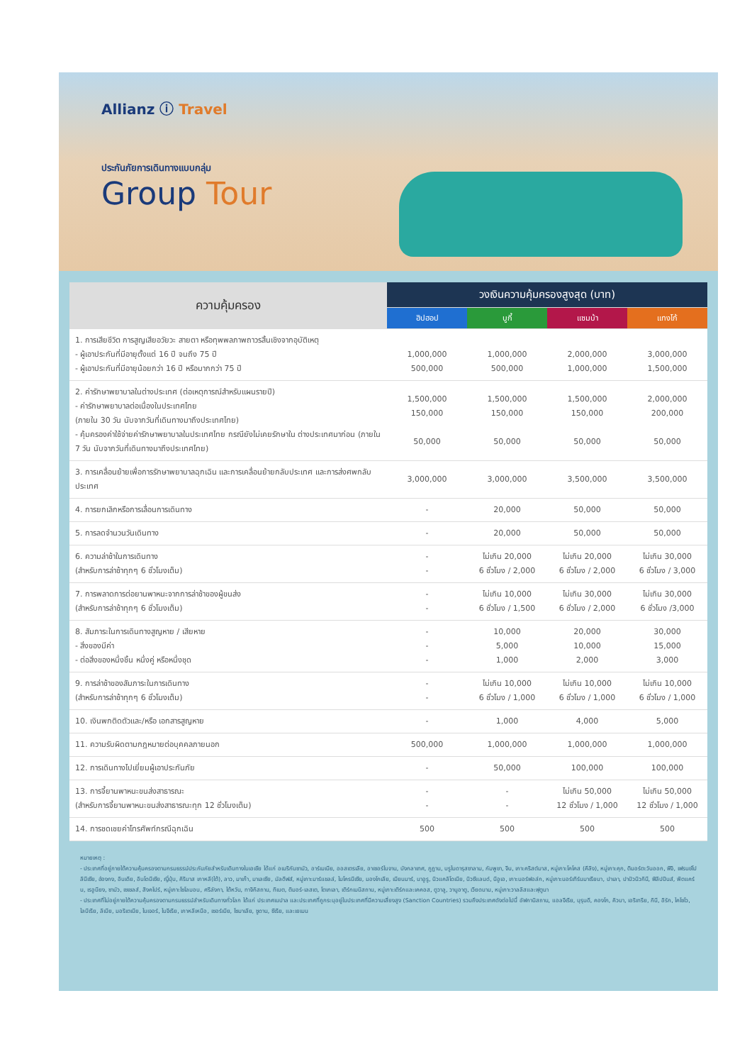Allianz ⓘ Travel
ประกันภัยการเดินทางแบบกลุ่ม
Group Tour
| ความคุ้มครอง | วงเงินความคุ้มครองสูงสุด (บาท) | | | |
| --- | --- | --- | --- | --- |
| | ฮิปฮอป | บูกี้ | แซมบ้า | แทงโก้ |
| 1. การเสียชีวิต การสูญเสียอวัยวะ สายตา หรือทุพพลภาพถาวรสิ้นเชิงจากอุบัติเหตุ - ผู้เอาประกันที่มีอายุตั้งแต่ 16 ปี จนถึง 75 ปี - ผู้เอาประกันที่มีอายุน้อยกว่า 16 ปี หรือมากกว่า 75 ปี | 1,000,000 500,000 | 1,000,000 500,000 | 2,000,000 1,000,000 | 3,000,000 1,500,000 |
| 2. ค่ารักษาพยาบาลในต่างประเทศ (ต่อเหตุการณ์สำหรับแผนรายปี) - ค่ารักษาพยาบาลต่อเนื่องในประเทศไทย (ภายใน 30 วัน นับจากวันที่เดินทางมาถึงประเทศไทย) - คุ้มครองค่าใช้จ่ายค่ารักษาพยาบาลในประเทศไทย กรณียังไม่เคยรักษาใน ต่างประเทศมาก่อน (ภายใน 7 วัน นับจากวันที่เดินทางมาถึงประเทศไทย) | 1,500,000 150,000 50,000 | 1,500,000 150,000 50,000 | 1,500,000 150,000 50,000 | 2,000,000 200,000 50,000 |
| 3. การเคลื่อนย้ายเพื่อการรักษาพยาบาลฉุกเฉิน และการเคลื่อนย้ายกลับประเทศ และการส่งศพกลับประเทศ | 3,000,000 | 3,000,000 | 3,500,000 | 3,500,000 |
| 4. การยกเลิกหรือการเลื่อนการเดินทาง | - | 20,000 | 50,000 | 50,000 |
| 5. การลดจำนวนวันเดินทาง | - | 20,000 | 50,000 | 50,000 |
| 6. ความล่าช้าในการเดินทาง (สำหรับการล่าช้าทุกๆ 6 ชั่วโมงเต็ม) | - - | ไม่เกิน 20,000 6 ชั่วโมง / 2,000 | ไม่เกิน 20,000 6 ชั่วโมง / 2,000 | ไม่เกิน 30,000 6 ชั่วโมง / 3,000 |
| 7. การพลาดการต่อยานพาหนะจากการล่าช้าของผู้ขนส่ง (สำหรับการล่าช้าทุกๆ 6 ชั่วโมงเต็ม) | - - | ไม่เกิน 10,000 6 ชั่วโมง / 1,500 | ไม่เกิน 30,000 6 ชั่วโมง / 2,000 | ไม่เกิน 30,000 6 ชั่วโมง /3,000 |
| 8. สัมภาระในการเดินทางสูญหาย / เสียหาย - สิ่งของมีค่า - ต่อสิ่งของหนึ่งชิ้น หนึ่งคู่ หรือหนึ่งชุด | - - - | 10,000 5,000 1,000 | 20,000 10,000 2,000 | 30,000 15,000 3,000 |
| 9. การล่าช้าของสัมภาระในการเดินทาง (สำหรับการล่าช้าทุกๆ 6 ชั่วโมงเต็ม) | - - | ไม่เกิน 10,000 6 ชั่วโมง / 1,000 | ไม่เกิน 10,000 6 ชั่วโมง / 1,000 | ไม่เกิน 10,000 6 ชั่วโมง / 1,000 |
| 10. เงินพกติดตัวและ/หรือ เอกสารสูญหาย | - | 1,000 | 4,000 | 5,000 |
| 11. ความรับผิดตามกฎหมายต่อบุคคลภายนอก | 500,000 | 1,000,000 | 1,000,000 | 1,000,000 |
| 12. การเดินทางไปเยี่ยมผู้เอาประกันภัย | - | 50,000 | 100,000 | 100,000 |
| 13. การจี้ยานพาหนะขนส่งสาธารณะ (สำหรับการจี้ยานพาหนะขนส่งสาธารณะทุก 12 ชั่วโมงเต็ม) | - - | - - | ไม่เกิน 50,000 12 ชั่วโมง / 1,000 | ไม่เกิน 50,000 12 ชั่วโมง / 1,000 |
| 14. การชดเชยค่าโทรศัพท์กรณีฉุกเฉิน | 500 | 500 | 500 | 500 |
หมายเหตุ :
- ประเทศที่อยู่ภายใต้ความคุ้มครองตามกรมธรรม์ประกันภัยสำหรับเดินทางในเอเชีย ได้แก่ อเมริกันซามัว, อาร์เมเนีย, ออสเตรเลีย, อาเซอร์ไบจาน, บังกลาเทศ, ภูฏาน, บรูไนดารุสซาลาม, กัมพูชา, จีน, เกาะคริสต์มาส, หมู่เกาะโคโคส (คีลิง), หมู่เกาะคุก, ติมอร์ตะวันออก, ฟิจิ, เฟรนช์โปลินีเซีย, ฮ่องกง, อินเดีย, อินโดนีเซีย, ญี่ปุ่น, คิริบาส เกาหลี(ใต้), ลาว, มาเก๊า, มาเลเซีย, มัลดีฟส์, หมู่เกาะมาร์แชลล์, ไมโครนีเซีย, มองโกเลีย, เมียนมาร์, นาอูรู, นิวแคลิโดเนีย, นิวซีแลนด์, นีอูเอ, เกาะนอร์ฟอล์ก, หมู่เกาะนอร์เทิร์นมาเรียนา, ปาเลา, ปาปัวนิวกินี, ฟิลิปปินส์, พิตแคร์น, เรอูนียง, ซามัว, เซเชลส์, สิงคโปร์, หมู่เกาะโซโลมอน, ศรีลังกา, ไต้หวัน, ทาจิกิสถาน, ทิเบต, ติมอร์-เลสเต, โตเกเลา, เติร์กเมนิสถาน, หมู่เกาะเติร์กและเคคอส, ตูวาลู, วานูอาตู, เวียดนาม, หมู่เกาะวาลลิสและฟุตูนา
- ประเทศที่ไม่อยู่ภายใต้ความคุ้มครองตามกรมธรรม์สำหรับเดินทางทั่วโลก ได้แก่ ประเทศเนปาล และประเทศที่ถูกระบุอยู่ในประเทศที่มีความเสี่ยงสูง (Sanction Countries) รวมถึงประเทศดังต่อไปนี้ อัฟกานิสถาน, แอลจีเรีย, บุรุนดี, คองโก, คิวบา, เอริเทรีย, กินี, อิรัก, ไคโซโว, ไลบีเรีย, ลิเบีย, มอริเตเนีย, ไนเจอร์, ไนจีเรีย, เกาหลีเหนือ, เซอร์เบีย, โซมาเลีย, ซูดาน, ซีเรีย, และเยเมน